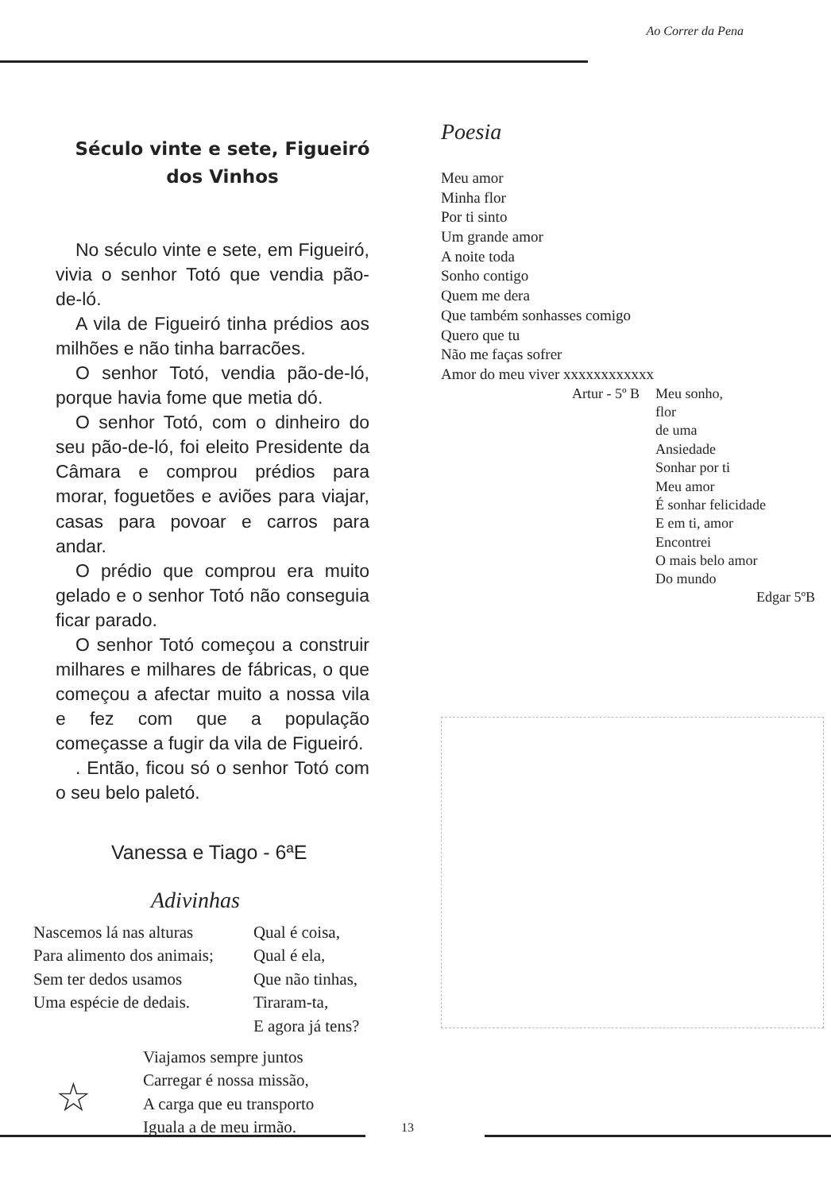Ao Correr da Pena
Século vinte e sete, Figueiró dos Vinhos
No século vinte e sete, em Figueiró, vivia o senhor Totó que vendia pão-de-ló.
A vila de Figueiró tinha prédios aos milhões e não tinha barracões.
O senhor Totó, vendia pão-de-ló, porque havia fome que metia dó.
O senhor Totó, com o dinheiro do seu pão-de-ló, foi eleito Presidente da Câmara e comprou prédios para morar, foguetões e aviões para viajar, casas para povoar e carros para andar.
O prédio que comprou era muito gelado e o senhor Totó não conseguia ficar parado.
O senhor Totó começou a construir milhares e milhares de fábricas, o que começou a afectar muito a nossa vila e fez com que a população começasse a fugir da vila de Figueiró.
. Então, ficou só o senhor Totó com o seu belo paletó.
Vanessa e Tiago - 6ªE
Adivinhas
Nascemos lá nas alturas
Para alimento dos animais;
Sem ter dedos usamos
Uma espécie de dedais.
Qual é coisa,
Qual é ela,
Que não tinhas,
Tiraram-ta,
E agora já tens?
☆
Viajamos sempre juntos
Carregar é nossa missão,
A carga que eu transporto
Iguala a de meu irmão.
Poesia
Meu amor
Minha flor
Por ti sinto
Um grande amor
A noite toda
Sonho contigo
Quem me dera
Que também sonhasses comigo
Quero que tu
Não me faças sofrer
Amor do meu viver xxxxxxxxxxxx
Artur - 5º B Meu sonho,
flor
de uma
Ansiedade
Sonhar por ti
Meu amor
É sonhar felicidade
E em ti, amor
Encontrei
O mais belo amor
Do mundo
Edgar 5ºB
13